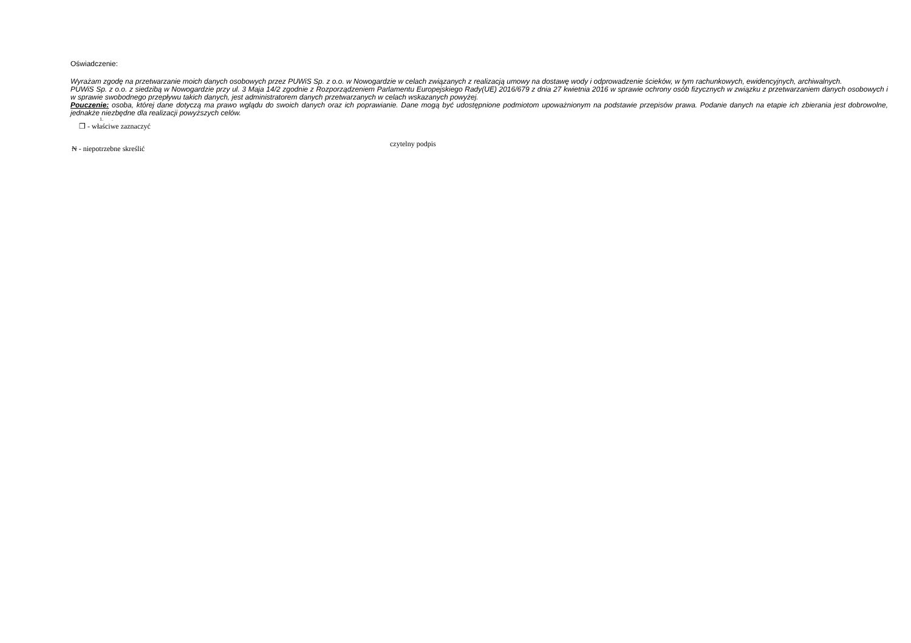Oświadczenie:
Wyrażam zgodę na przetwarzanie moich danych osobowych przez PUWiS Sp. z o.o. w Nowogardzie w celach związanych z realizacją umowy na dostawę wody i odprowadzenie ścieków, w tym rachunkowych, ewidencyjnych, archiwalnych.
PUWiS Sp. z o.o. z siedzibą w Nowogardzie przy ul. 3 Maja 14/2 zgodnie z Rozporządzeniem Parlamentu Europejskiego Rady(UE) 2016/679 z dnia 27 kwietnia 2016 w sprawie ochrony osób fizycznych w związku z przetwarzaniem danych osobowych i w sprawie swobodnego przepływu takich danych, jest administratorem danych przetwarzanych w celach wskazanych powyżej.
Pouczenie: osoba, której dane dotyczą ma prawo wglądu do swoich danych oraz ich poprawianie. Dane mogą być udostępnione podmiotom upoważnionym na podstawie przepisów prawa. Podanie danych na etapie ich zbierania jest dobrowolne, jednakże niezbędne dla realizacji powyższych celów.
1. .
❒ - właściwe zaznaczyć
₦ - niepotrzebne skreślić
czytelny podpis